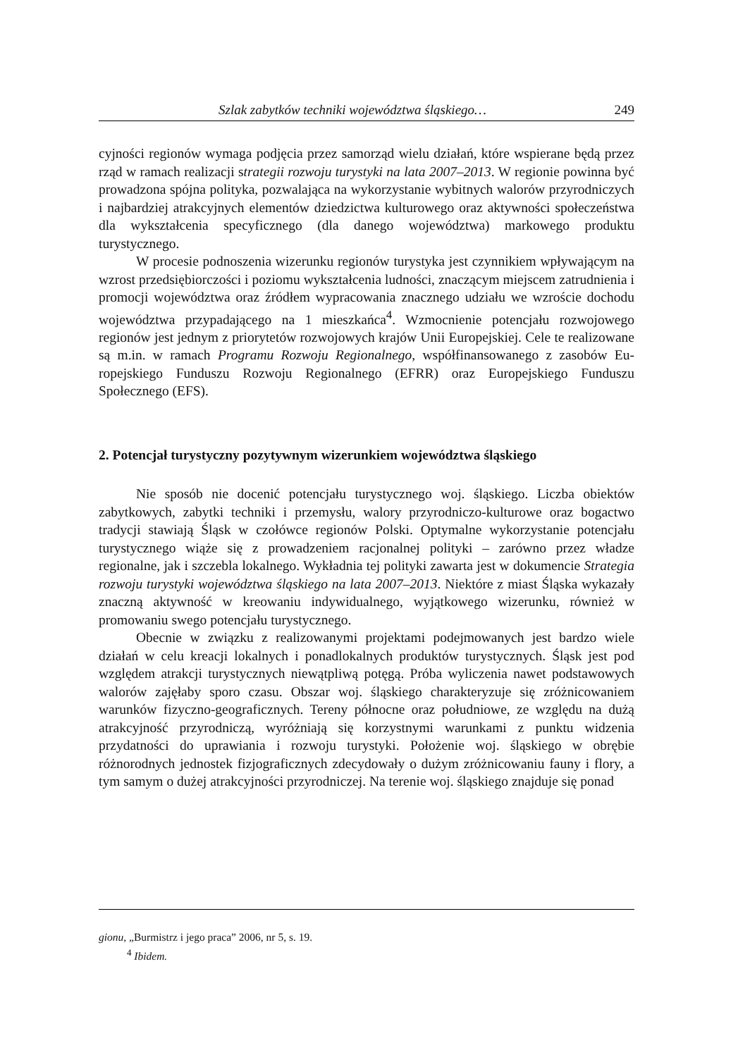Szlak zabytków techniki województwa śląskiego… 249
cyjności regionów wymaga podjęcia przez samorząd wielu działań, które wspierane będą przez rząd w ramach realizacji strategii rozwoju turystyki na lata 2007–2013. W regionie powinna być prowadzona spójna polityka, pozwalająca na wykorzysta­nie wybitnych walorów przyrodniczych i najbardziej atrakcyjnych elementów dzie­dzictwa kulturowego oraz aktywności społeczeństwa dla wykształcenia specyficz­nego (dla danego województwa) markowego produktu turystycznego.
W procesie podnoszenia wizerunku regionów turystyka jest czynnikiem wpływającym na wzrost przedsiębiorczości i poziomu wykształcenia ludności, znaczącym miejscem zatrudnienia i promocji województwa oraz źródłem wypra­cowania znacznego udziału we wzroście dochodu województwa przypadającego na 1 mieszkańca<sup>4</sup>. Wzmocnienie potencjału rozwojowego regionów jest jednym z priorytetów rozwojowych krajów Unii Europejskiej. Cele te realizowane są m.in. w ramach Programu Rozwoju Regionalnego, współfinansowanego z zasobów Eu­ropejskiego Funduszu Rozwoju Regionalnego (EFRR) oraz Europejskiego Fundu­szu Społecznego (EFS).
2. Potencjał turystyczny pozytywnym wizerunkiem województwa śląskiego
Nie sposób nie docenić potencjału turystycznego woj. śląskiego. Liczba obiek­tów zabytkowych, zabytki techniki i przemysłu, walory przyrodniczo-kulturowe oraz bogactwo tradycji stawiają Śląsk w czołówce regionów Polski. Optymalne wykorzystanie potencjału turystycznego wiąże się z prowadzeniem racjonalnej polityki – zarówno przez władze regionalne, jak i szczebla lokalnego. Wykładnia tej polityki zawarta jest w dokumencie Strategia rozwoju turystyki województwa ślą­skiego na lata 2007–2013. Niektóre z miast Śląska wykazały znaczną aktywność w kreowaniu indywidualnego, wyjątkowego wizerunku, również w promowaniu swe­go potencjału turystycznego.
Obecnie w związku z realizowanymi projektami podejmowanych jest bardzo wiele działań w celu kreacji lokalnych i ponadlokalnych produktów turystycznych. Śląsk jest pod względem atrakcji turystycznych niewątpliwą potęgą. Próba wyli­czenia nawet podstawowych walorów zajęłaby sporo czasu. Obszar woj. śląskiego charakteryzuje się zróżnicowaniem warunków fizyczno-geograficznych. Tereny północne oraz południowe, ze względu na dużą atrakcyjność przyrodniczą, wyróż­niają się korzystnymi warunkami z punktu widzenia przydatności do uprawiania i rozwoju turystyki. Położenie woj. śląskiego w obrębie różnorodnych jednostek fizjograficznych zdecydowały o dużym zróżnicowaniu fauny i flory, a tym samym o dużej atrakcyjności przyrodniczej. Na terenie woj. śląskiego znajduje się ponad
gionu, „Burmistrz i jego praca” 2006, nr 5, s. 19.
<sup>4</sup> Ibidem.